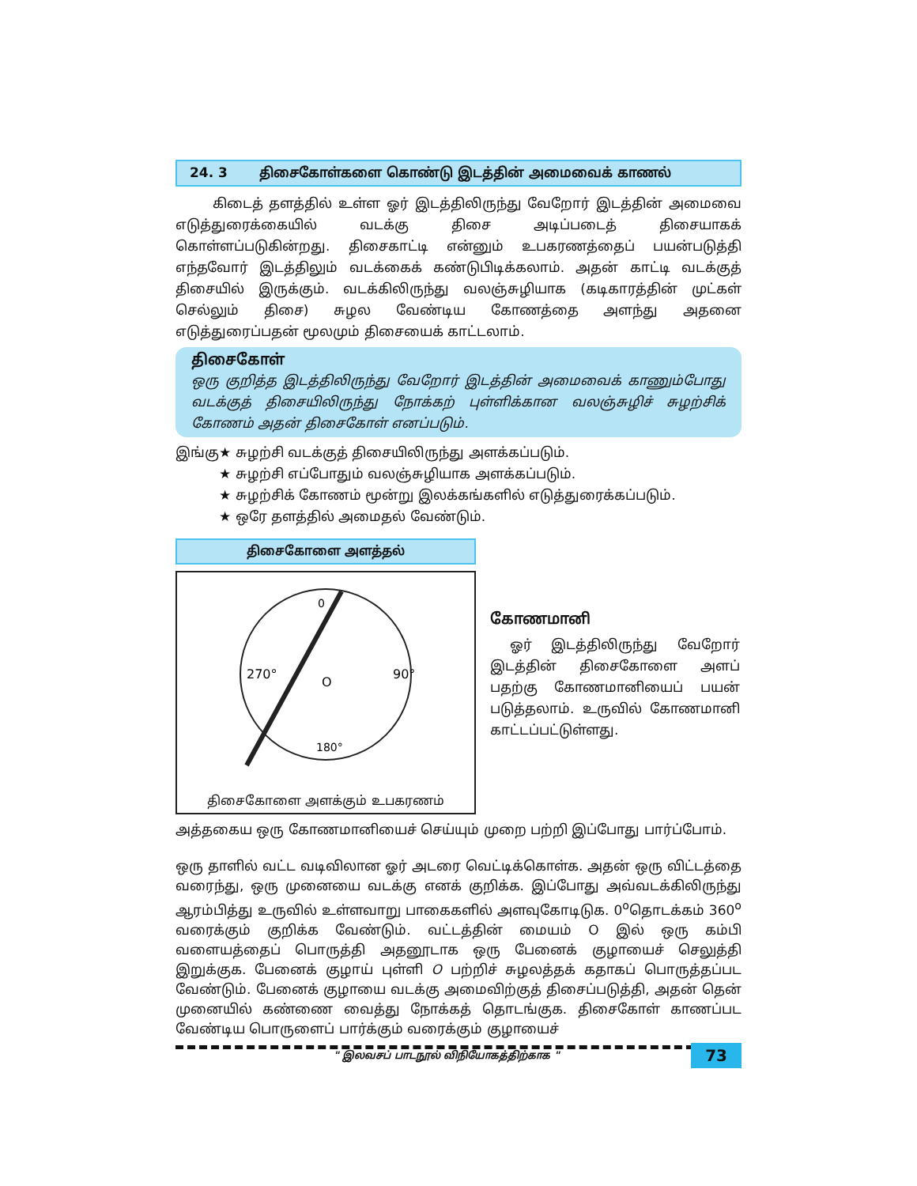24. 3 திசைகோள்களை கொண்டு இடத்தின் அமைவைக் காணல்
கிடைத் தளத்தில் உள்ள ஓர் இடத்திலிருந்து வேறோர் இடத்தின் அமைவை எடுத்துரைக்கையில் வடக்கு திசை அடிப்படைத் திசையாகக் கொள்ளப்படுகின்றது. திசைகாட்டி என்னும் உபகரணத்தைப் பயன்படுத்தி எந்தவோர் இடத்திலும் வடக்கைக் கண்டுபிடிக்கலாம். அதன் காட்டி வடக்குத் திசையில் இருக்கும். வடக்கிலிருந்து வலஞ்சுழியாக (கடிகாரத்தின் முட்கள் செல்லும் திசை) சுழல வேண்டிய கோணத்தை அளந்து அதனை எடுத்துரைப்பதன் மூலமும் திசையைக் காட்டலாம்.
திசைகோள்
ஒரு குறித்த இடத்திலிருந்து வேறோர் இடத்தின் அமைவைக் காணும்போது வடக்குத் திசையிலிருந்து நோக்கற் புள்ளிக்கான வலஞ்சுழிச் சுழற்சிக் கோணம் அதன் திசைகோள் எனப்படும்.
இங்கு★ சுழற்சி வடக்குத் திசையிலிருந்து அளக்கப்படும்.
★ சுழற்சி எப்போதும் வலஞ்சுழியாக அளக்கப்படும்.
★ சுழற்சிக் கோணம் மூன்று இலக்கங்களில் எடுத்துரைக்கப்படும்.
★ ஒரே தளத்தில் அமைதல் வேண்டும்.
திசைகோளை அளத்தல்
0
90°
270°
180°
O
திசைகோளை அளக்கும் உபகரணம்
கோணமானி
ஓர் இடத்திலிருந்து வேறோர் இடத்தின் திசைகோளை அளப் பதற்கு கோணமானியைப் பயன் படுத்தலாம். உருவில் கோணமானி காட்டப்பட்டுள்ளது.
அத்தகைய ஒரு கோணமானியைச் செய்யும் முறை பற்றி இப்போது பார்ப்போம்.
ஒரு தாளில் வட்ட வடிவிலான ஓர் அடரை வெட்டிக்கொள்க. அதன் ஒரு விட்டத்தை வரைந்து, ஒரு முனையை வடக்கு எனக் குறிக்க. இப்போது அவ்வடக்கிலிருந்து ஆரம்பித்து உருவில் உள்ளவாறு பாகைகளில் அளவுகோடிடுக. 0<sup>o</sup>தொடக்கம் 360<sup>o</sup> வரைக்கும் குறிக்க வேண்டும். வட்டத்தின் மையம் O இல் ஒரு கம்பி வளையத்தைப் பொருத்தி அதனூடாக ஒரு பேனைக் குழாயைச் செலுத்தி இறுக்குக. பேனைக் குழாய் புள்ளி O பற்றிச் சுழலத்தக் கதாகப் பொருத்தப்பட வேண்டும். பேனைக் குழாயை வடக்கு அமைவிற்குத் திசைப்படுத்தி, அதன் தென் முனையில் கண்ணை வைத்து நோக்கத் தொடங்குக. திசைகோள் காணப்பட வேண்டிய பொருளைப் பார்க்கும் வரைக்கும் குழாயைச்
" இலவசப் பாடநூல் விநியோகத்திற்காக " 73